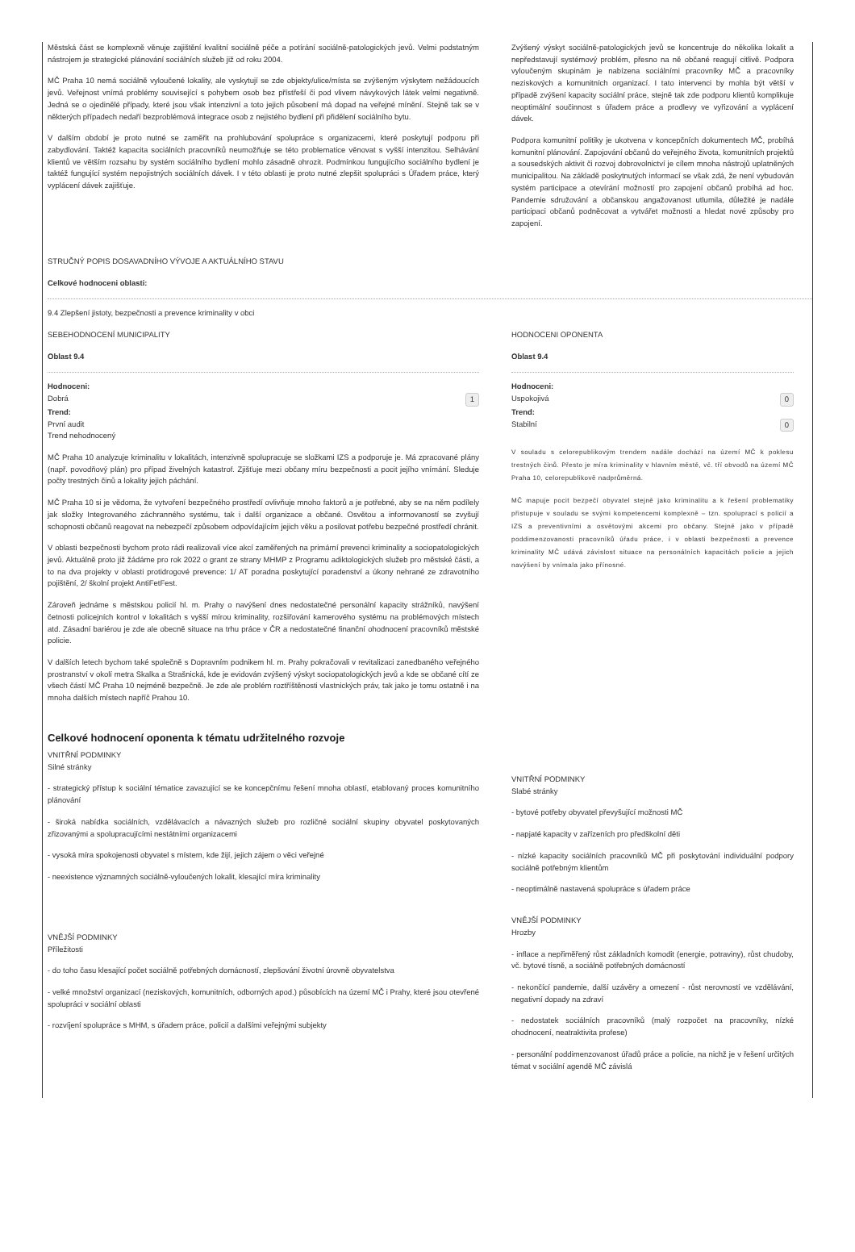Městská část se komplexně věnuje zajištění kvalitní sociálně péče a potírání sociálně-patologických jevů. Velmi podstatným nástrojem je strategické plánování sociálních služeb již od roku 2004.
MČ Praha 10 nemá sociálně vyloučené lokality, ale vyskytují se zde objekty/ulice/místa se zvýšeným výskytem nežádoucích jevů. Veřejnost vnímá problémy související s pohybem osob bez přístřeší či pod vlivem návykových látek velmi negativně. Jedná se o ojedinělé případy, které jsou však intenzivní a toto jejich působení má dopad na veřejné mínění. Stejně tak se v některých případech nedaří bezproblémová integrace osob z nejistého bydlení při přidělení sociálního bytu.
V dalším období je proto nutné se zaměřit na prohlubování spolupráce s organizacemi, které poskytují podporu při zabydlování. Taktéž kapacita sociálních pracovníků neumožňuje se této problematice věnovat s vyšší intenzitou. Selhávání klientů ve větším rozsahu by systém sociálního bydlení mohlo zásadně ohrozit. Podmínkou fungujícího sociálního bydlení je taktéž fungující systém nepojistných sociálních dávek. I v této oblasti je proto nutné zlepšit spolupráci s Úřadem práce, který vyplácení dávek zajišťuje.
Zvýšený výskyt sociálně-patologických jevů se koncentruje do několika lokalit a nepředstavují systémový problém, přesno na ně občané reagují citlivě. Podpora vyloučeným skupinám je nabízena sociálními pracovníky MČ a pracovníky neziskových a komunitních organizací. I tato intervenci by mohla být větší v případě zvýšení kapacity sociální práce, stejně tak zde podporu klientů komplikuje neoptimální součinnost s úřadem práce a prodlevy ve vyřizování a vyplácení dávek.
Podpora komunitní politiky je ukotvena v koncepčních dokumentech MČ, probíhá komunitní plánování. Zapojování občanů do veřejného života, komunitních projektů a sousedských aktivit či rozvoj dobrovolnictví je cílem mnoha nástrojů uplatněných municipalitou. Na základě poskytnutých informací se však zdá, že není vybudován systém participace a otevírání možností pro zapojení občanů probíhá ad hoc. Pandemie sdružování a občanskou angažovanost utlumila, důležité je nadále participaci občanů podněcovat a vytvářet možnosti a hledat nové způsoby pro zapojení.
STRUČNÝ POPIS DOSAVADNÍHO VÝVOJE A AKTUÁLNÍHO STAVU
Celkové hodnoceni oblasti:
9.4 Zlepšení jistoty, bezpečnosti a prevence kriminality v obci
SEBEHODNOCENÍ MUNICIPALITY
Oblast 9.4
Hodnoceni:
Dobrá 1
Trend:
První audit
Trend nehodnocený
MČ Praha 10 analyzuje kriminalitu v lokalitách, intenzivně spolupracuje se složkami IZS a podporuje je. Má zpracované plány (např. povodňový plán) pro případ živelných katastrof. Zjišťuje mezi občany míru bezpečnosti a pocit jejího vnímání. Sleduje počty trestných činů a lokality jejich páchání.
MČ Praha 10 si je vědoma, že vytvoření bezpečného prostředí ovlivňuje mnoho faktorů a je potřebné, aby se na něm podílely jak složky Integrovaného záchranného systému, tak i další organizace a občané. Osvětou a informovaností se zvyšují schopnosti občanů reagovat na nebezpečí způsobem odpovídajícím jejich věku a posilovat potřebu bezpečné prostředí chránit.
V oblasti bezpečnosti bychom proto rádi realizovali více akcí zaměřených na primární prevenci kriminality a sociopatologických jevů. Aktuálně proto již žádáme pro rok 2022 o grant ze strany MHMP z Programu adiktologických služeb pro městské části, a to na dva projekty v oblasti protidrogové prevence: 1/ AT poradna poskytující poradenství a úkony nehrané ze zdravotního pojištění, 2/ školní projekt AntiFetFest.
Zároveň jednáme s městskou policií hl. m. Prahy o navýšení dnes nedostatečné personální kapacity strážníků, navýšení četnosti policejních kontrol v lokalitách s vyšší mírou kriminality, rozšiřování kamerového systému na problémových místech atd. Zásadní bariérou je zde ale obecně situace na trhu práce v ČR a nedostatečné finanční ohodnocení pracovníků městské policie.
V dalších letech bychom také společně s Dopravním podnikem hl. m. Prahy pokračovali v revitalizaci zanedbaného veřejného prostranství v okolí metra Skalka a Strašnická, kde je evidován zvýšený výskyt sociopatologických jevů a kde se občané cítí ze všech částí MČ Praha 10 nejméně bezpečně. Je zde ale problém roztříštěnosti vlastnických práv, tak jako je tomu ostatně i na mnoha dalších místech napříč Prahou 10.
HODNOCENI OPONENTA
Oblast 9.4
Hodnoceni:
Uspokojivá 0
Trend:
Stabilní 0
V souladu s celorepublikovým trendem nadále dochází na území MČ k poklesu trestných činů. Přesto je míra kriminality v hlavním městě, vč. tří obvodů na území MČ Praha 10, celorepublikově nadprůměrná.
MČ mapuje pocit bezpečí obyvatel stejně jako kriminalitu a k řešení problematiky přistupuje v souladu se svými kompetencemi komplexně – tzn. spoluprací s policií a IZS a preventivními a osvětovými akcemi pro občany. Stejně jako v případě poddimenzovanosti pracovníků úřadu práce, i v oblasti bezpečnosti a prevence kriminality MČ udává závislost situace na personálních kapacitách policie a jejich navýšení by vnímala jako přínosné.
Celkové hodnocení oponenta k tématu udržitelného rozvoje
VNITŘNÍ PODMINKY
Silné stránky
- strategický přístup k sociální tématice zavazující se ke koncepčnímu řešení mnoha oblastí, etablovaný proces komunitního plánování
- široká nabídka sociálních, vzdělávacích a návazných služeb pro rozličné sociální skupiny obyvatel poskytovaných zřizovanými a spolupracujícími nestátními organizacemi
- vysoká míra spokojenosti obyvatel s místem, kde žijí, jejich zájem o věci veřejné
- neexistence významných sociálně-vyloučených lokalit, klesající míra kriminality
VNĚJŠÍ PODMINKY
Příležitosti
- do toho času klesající počet sociálně potřebných domácností, zlepšování životní úrovně obyvatelstva
- velké množství organizací (neziskových, komunitních, odborných apod.) působících na území MČ i Prahy, které jsou otevřené spolupráci v sociální oblasti
- rozvíjení spolupráce s MHM, s úřadem práce, policií a dalšími veřejnými subjekty
VNITŘNÍ PODMINKY
Slabé stránky
- bytové potřeby obyvatel převyšující možnosti MČ
- napjaté kapacity v zařízeních pro předškolní děti
- nízké kapacity sociálních pracovníků MČ při poskytování individuální podpory sociálně potřebným klientům
- neoptimálně nastavená spolupráce s úřadem práce
VNĚJŠÍ PODMINKY
Hrozby
- inflace a nepřiměřený růst základních komodit (energie, potraviny), růst chudoby, vč. bytové tísně, a sociálně potřebných domácností
- nekončící pandemie, další uzávěry a omezení - růst nerovností ve vzdělávání, negativní dopady na zdraví
- nedostatek sociálních pracovníků (malý rozpočet na pracovníky, nízké ohodnocení, neatraktivita profese)
- personální poddimenzovanost úřadů práce a policie, na nichž je v řešení určitých témat v sociální agendě MČ závislá